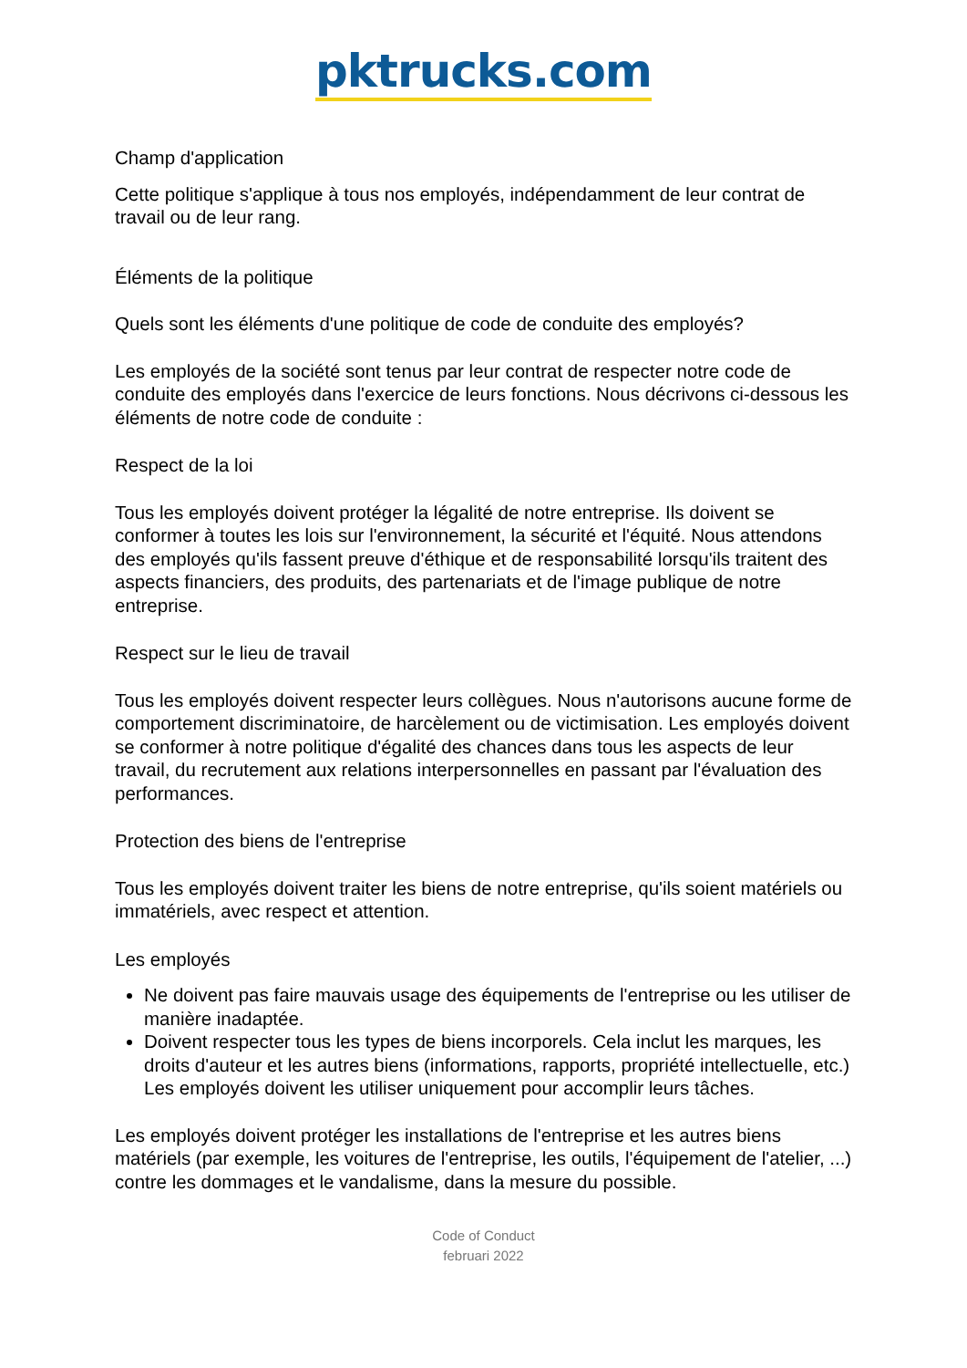pktrucks.com
Champ d'application
Cette politique s'applique à tous nos employés, indépendamment de leur contrat de travail ou de leur rang.
Éléments de la politique
Quels sont les éléments d'une politique de code de conduite des employés?
Les employés de la société sont tenus par leur contrat de respecter notre code de conduite des employés dans l'exercice de leurs fonctions. Nous décrivons ci-dessous les éléments de notre code de conduite :
Respect de la loi
Tous les employés doivent protéger la légalité de notre entreprise. Ils doivent se conformer à toutes les lois sur l'environnement, la sécurité et l'équité. Nous attendons des employés qu'ils fassent preuve d'éthique et de responsabilité lorsqu'ils traitent des aspects financiers, des produits, des partenariats et de l'image publique de notre entreprise.
Respect sur le lieu de travail
Tous les employés doivent respecter leurs collègues. Nous n'autorisons aucune forme de comportement discriminatoire, de harcèlement ou de victimisation. Les employés doivent se conformer à notre politique d'égalité des chances dans tous les aspects de leur travail, du recrutement aux relations interpersonnelles en passant par l'évaluation des performances.
Protection des biens de l'entreprise
Tous les employés doivent traiter les biens de notre entreprise, qu'ils soient matériels ou immatériels, avec respect et attention.
Les employés
Ne doivent pas faire mauvais usage des équipements de l'entreprise ou les utiliser de manière inadaptée.
Doivent respecter tous les types de biens incorporels. Cela inclut les marques, les droits d'auteur et les autres biens (informations, rapports, propriété intellectuelle, etc.) Les employés doivent les utiliser uniquement pour accomplir leurs tâches.
Les employés doivent protéger les installations de l'entreprise et les autres biens matériels (par exemple, les voitures de l'entreprise, les outils, l'équipement de l'atelier, ...) contre les dommages et le vandalisme, dans la mesure du possible.
Code of Conduct
februari 2022